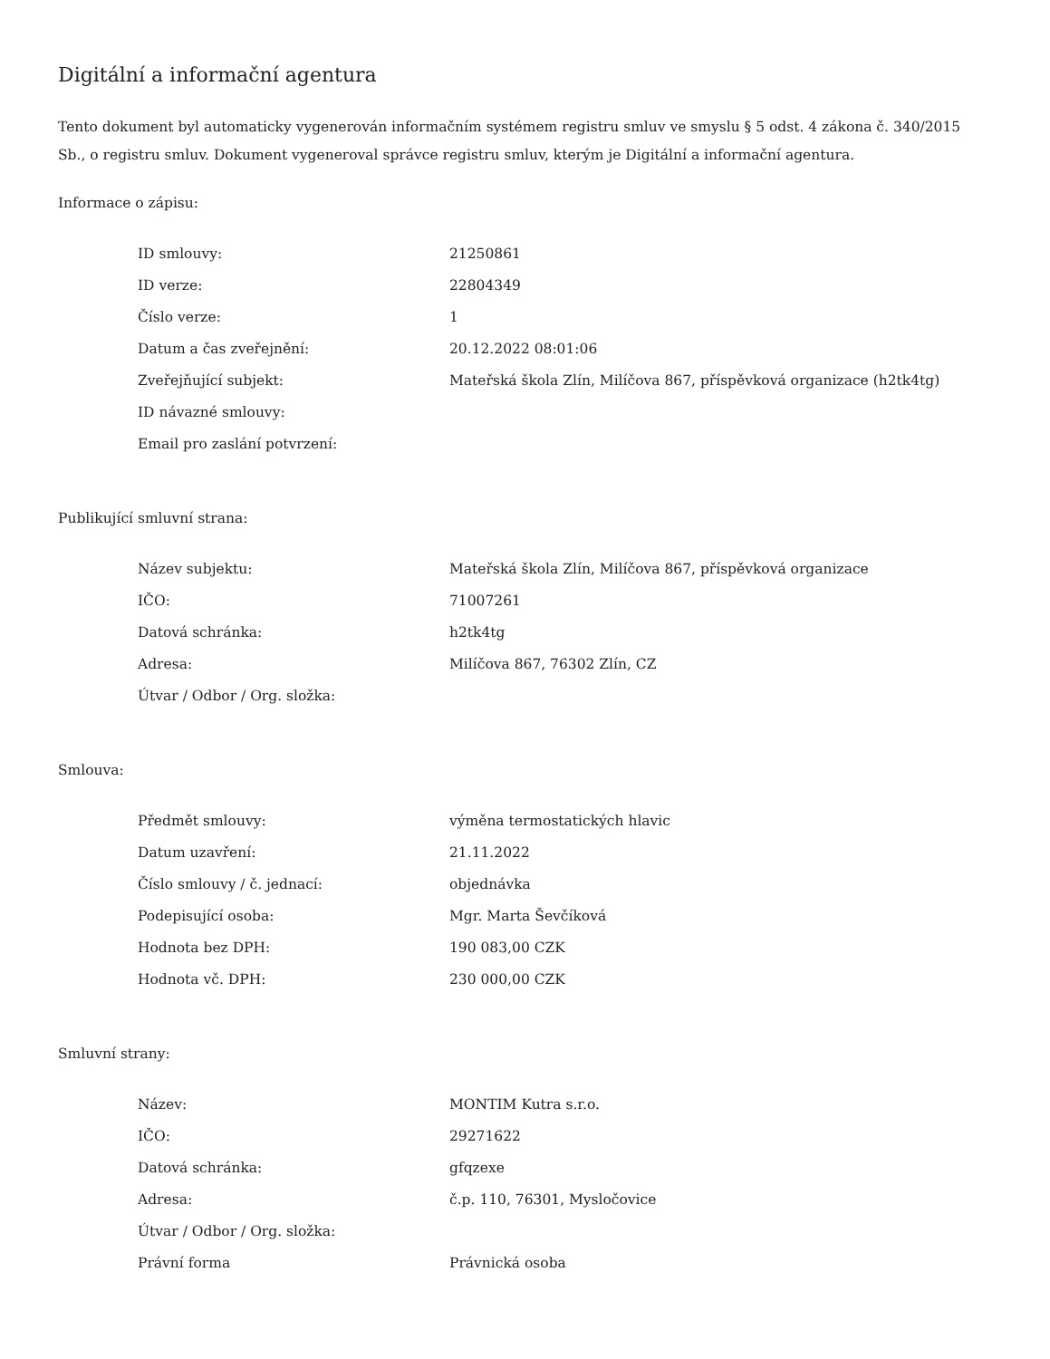Digitální a informační agentura
Tento dokument byl automaticky vygenerován informačním systémem registru smluv ve smyslu § 5 odst. 4 zákona č. 340/2015 Sb., o registru smluv. Dokument vygeneroval správce registru smluv, kterým je Digitální a informační agentura.
Informace o zápisu:
| ID smlouvy: | 21250861 |
| ID verze: | 22804349 |
| Číslo verze: | 1 |
| Datum a čas zveřejnění: | 20.12.2022 08:01:06 |
| Zveřejňující subjekt: | Mateřská škola Zlín, Milíčova 867, příspěvková organizace (h2tk4tg) |
| ID návazné smlouvy: | |
| Email pro zaslání potvrzení: | |
Publikující smluvní strana:
| Název subjektu: | Mateřská škola Zlín, Milíčova 867, příspěvková organizace |
| IČO: | 71007261 |
| Datová schránka: | h2tk4tg |
| Adresa: | Milíčova 867, 76302 Zlín, CZ |
| Útvar / Odbor / Org. složka: | |
Smlouva:
| Předmět smlouvy: | výměna termostatických hlavic |
| Datum uzavření: | 21.11.2022 |
| Číslo smlouvy / č. jednací: | objednávka |
| Podepisující osoba: | Mgr. Marta Ševčíková |
| Hodnota bez DPH: | 190 083,00 CZK |
| Hodnota vč. DPH: | 230 000,00 CZK |
Smluvní strany:
| Název: | MONTIM Kutra s.r.o. |
| IČO: | 29271622 |
| Datová schránka: | gfqzexe |
| Adresa: | č.p. 110, 76301, Mysločovice |
| Útvar / Odbor / Org. složka: | |
| Právní forma | Právnická osoba |